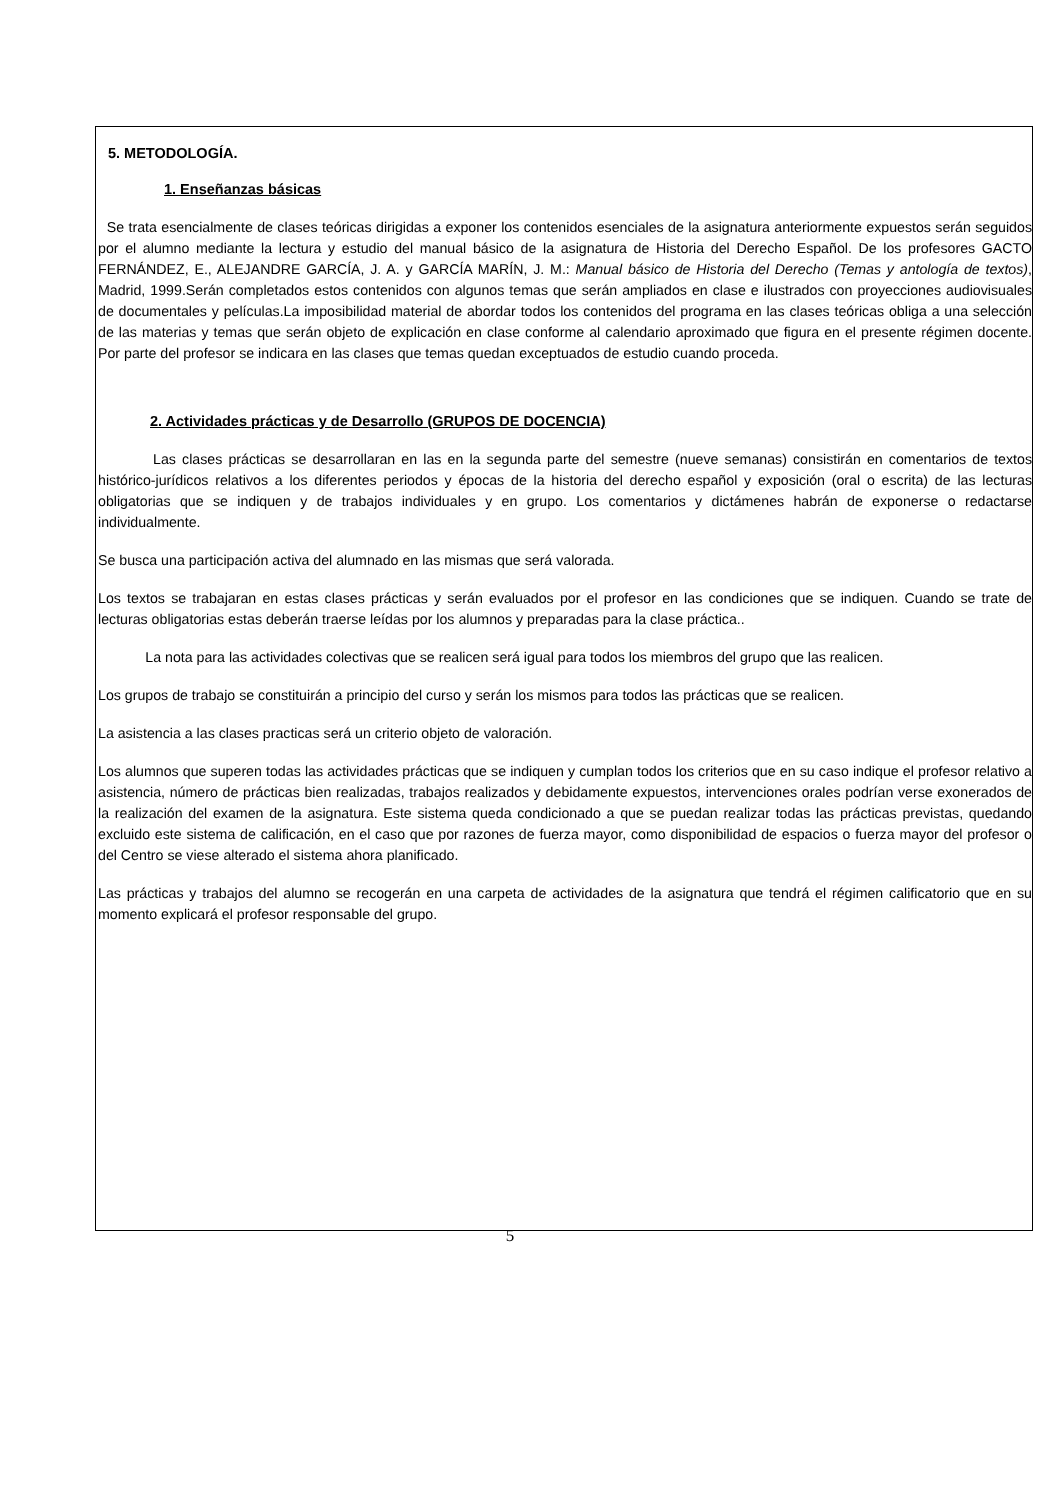5. METODOLOGÍA.
1. Enseñanzas básicas
Se trata esencialmente de clases teóricas dirigidas a exponer los contenidos esenciales de la asignatura anteriormente expuestos serán seguidos por el alumno mediante la lectura y estudio del manual básico de la asignatura de Historia del Derecho Español. De los profesores GACTO FERNÁNDEZ, E., ALEJANDRE GARCÍA, J. A. y GARCÍA MARÍN, J. M.: Manual básico de Historia del Derecho (Temas y antología de textos), Madrid, 1999.Serán completados estos contenidos con algunos temas que serán ampliados en clase e ilustrados con proyecciones audiovisuales de documentales y películas.La imposibilidad material de abordar todos los contenidos del programa en las clases teóricas obliga a una selección de las materias y temas que serán objeto de explicación en clase conforme al calendario aproximado que figura en el presente régimen docente. Por parte del profesor se indicara en las clases que temas quedan exceptuados de estudio cuando proceda.
2. Actividades prácticas y de Desarrollo (GRUPOS DE DOCENCIA)
Las clases prácticas se desarrollaran en las en la segunda parte del semestre (nueve semanas) consistirán en comentarios de textos histórico-jurídicos relativos a los diferentes periodos y épocas de la historia del derecho español y exposición (oral o escrita) de las lecturas obligatorias que se indiquen y de trabajos individuales y en grupo. Los comentarios y dictámenes habrán de exponerse o redactarse individualmente.
Se busca una participación activa del alumnado en las mismas que será valorada.
Los textos se trabajaran en estas clases prácticas y serán evaluados por el profesor en las condiciones que se indiquen. Cuando se trate de lecturas obligatorias estas deberán traerse leídas por los alumnos y preparadas para la clase práctica..
La nota para las actividades colectivas que se realicen será igual para todos los miembros del grupo que las realicen.
Los grupos de trabajo se constituirán a principio del curso y serán los mismos para todos las prácticas que se realicen.
La asistencia a las clases practicas será un criterio objeto de valoración.
Los alumnos que superen todas las actividades prácticas que se indiquen y cumplan todos los criterios que en su caso indique el profesor relativo a asistencia, número de prácticas bien realizadas, trabajos realizados y debidamente expuestos, intervenciones orales podrían verse exonerados de la realización del examen de la asignatura. Este sistema queda condicionado a que se puedan realizar todas las prácticas previstas, quedando excluido este sistema de calificación, en el caso que por razones de fuerza mayor, como disponibilidad de espacios o fuerza mayor del profesor o del Centro se viese alterado el sistema ahora planificado.
Las prácticas y trabajos del alumno se recogerán en una carpeta de actividades de la asignatura que tendrá el régimen calificatorio que en su momento explicará el profesor responsable del grupo.
5